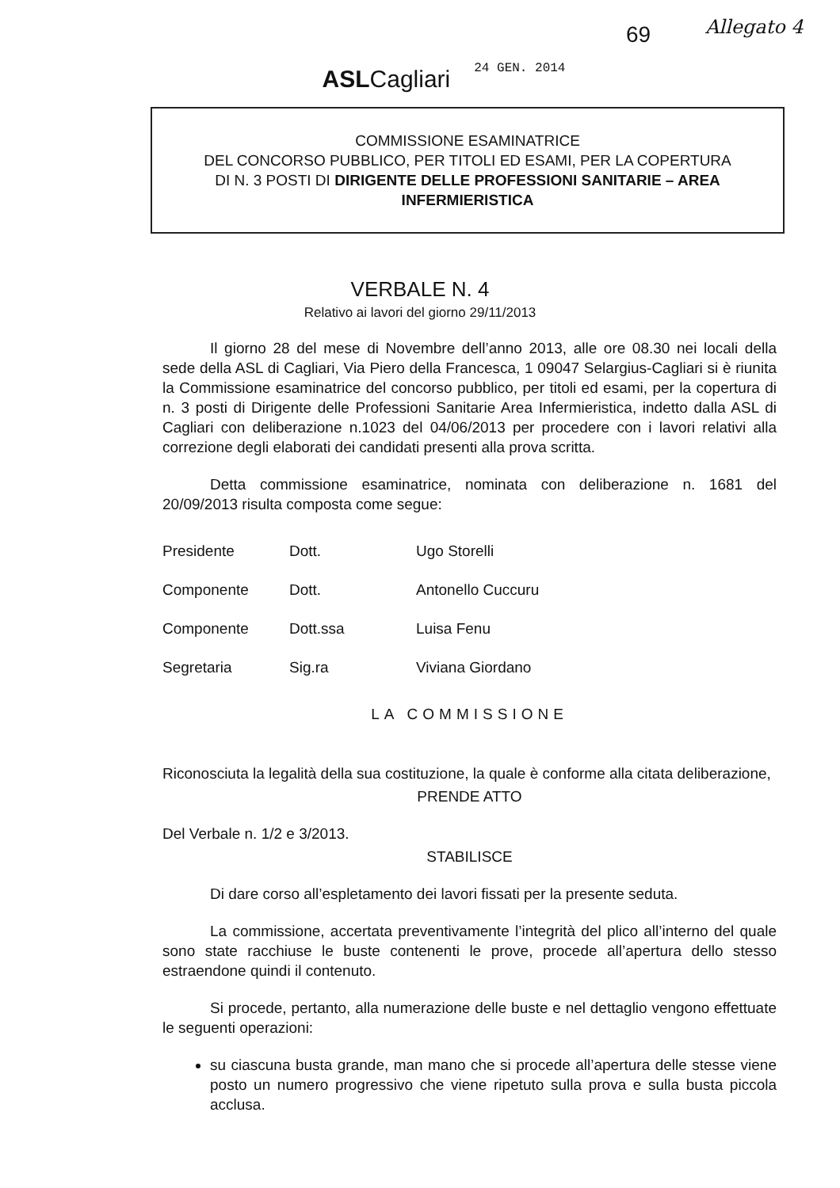69 Allegato 4
ASLCagliari
24 GEN. 2014
COMMISSIONE ESAMINATRICE
DEL CONCORSO PUBBLICO, PER TITOLI ED ESAMI, PER LA COPERTURA
DI N. 3 POSTI DI DIRIGENTE DELLE PROFESSIONI SANITARIE – AREA INFERMIERISTICA
VERBALE N. 4
Relativo ai lavori del giorno 29/11/2013
Il giorno 28 del mese di Novembre dell’anno 2013, alle ore 08.30 nei locali della sede della ASL di Cagliari, Via Piero della Francesca, 1 09047 Selargius-Cagliari si è riunita la Commissione esaminatrice del concorso pubblico, per titoli ed esami, per la copertura di n. 3 posti di Dirigente delle Professioni Sanitarie Area Infermieristica, indetto dalla ASL di Cagliari con deliberazione n.1023 del 04/06/2013 per procedere con i lavori relativi alla correzione degli elaborati dei candidati presenti alla prova scritta.
Detta commissione esaminatrice, nominata con deliberazione n. 1681 del 20/09/2013 risulta composta come segue:
| Presidente | Dott. | Ugo Storelli |
| Componente | Dott. | Antonello Cuccuru |
| Componente | Dott.ssa | Luisa Fenu |
| Segretaria | Sig.ra | Viviana Giordano |
LA COMMISSIONE
Riconosciuta la legalità della sua costituzione, la quale è conforme alla citata deliberazione,
PRENDE ATTO
Del Verbale n. 1/2 e 3/2013.
STABILISCE
Di dare corso all’espletamento dei lavori fissati per la presente seduta.
La commissione, accertata preventivamente l’integrità del plico all’interno del quale sono state racchiuse le buste contenenti le prove, procede all’apertura dello stesso estraendone quindi il contenuto.
Si procede, pertanto, alla numerazione delle buste e nel dettaglio vengono effettuate le seguenti operazioni:
su ciascuna busta grande, man mano che si procede all’apertura delle stesse viene posto un numero progressivo che viene ripetuto sulla prova e sulla busta piccola acclusa.